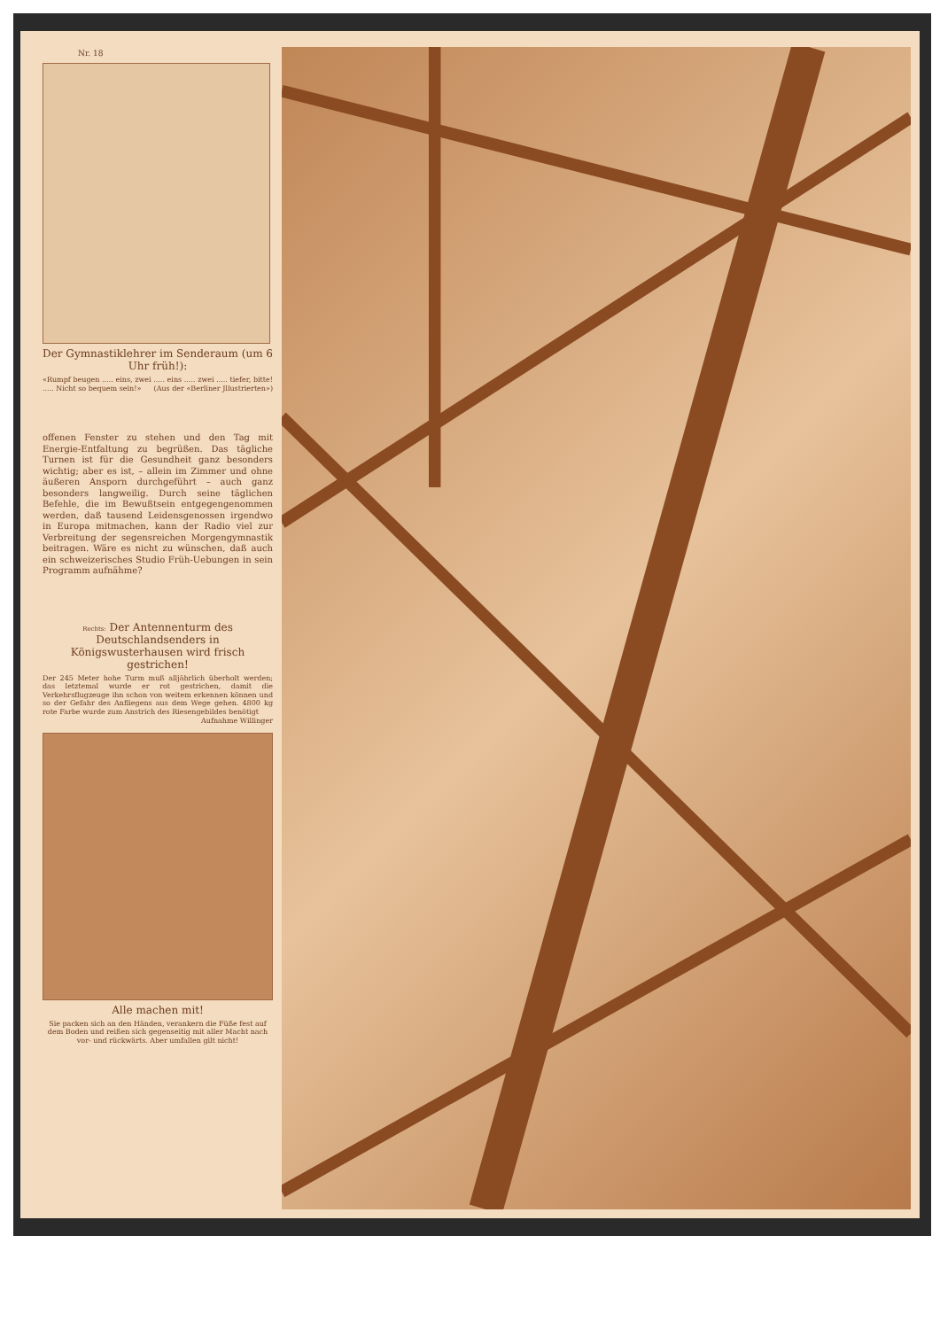Nr. 18
Der Gymnastiklehrer im Senderaum (um 6 Uhr früh!):
«Rumpf beugen ..... eins, zwei ..... eins ..... zwei ..... tiefer, bitte! ..... Nicht so bequem sein!» (Aus der «Berliner Jllustrierten»)
offenen Fenster zu stehen und den Tag mit Energie-Entfaltung zu begrüßen. Das tägliche Turnen ist für die Gesundheit ganz besonders wichtig; aber es ist, – allein im Zimmer und ohne äußeren Ansporn durchgeführt – auch ganz besonders langweilig. Durch seine täglichen Befehle, die im Bewußtsein entgegengenommen werden, daß tausend Leidensgenossen irgendwo in Europa mitmachen, kann der Radio viel zur Verbreitung der segensreichen Morgengymnastik beitragen. Wäre es nicht zu wünschen, daß auch ein schweizerisches Studio Früh-Uebungen in sein Programm aufnähme?
Rechts: Der Antennenturm des Deutschlandsenders in Königswusterhausen wird frisch gestrichen!
Der 245 Meter hohe Turm muß alljährlich überholt werden; das letztemal wurde er rot gestrichen, damit die Verkehrsflugzeuge ihn schon von weitem erkennen können und so der Gefahr des Anfliegens aus dem Wege gehen. 4800 kg rote Farbe wurde zum Anstrich des Riesengebildes benötigt Aufnahme Willinger
Alle machen mit!
Sie packen sich an den Händen, verankern die Füße fest auf dem Boden und reißen sich gegenseitig mit aller Macht nach vor- und rückwärts. Aber umfallen gilt nicht!